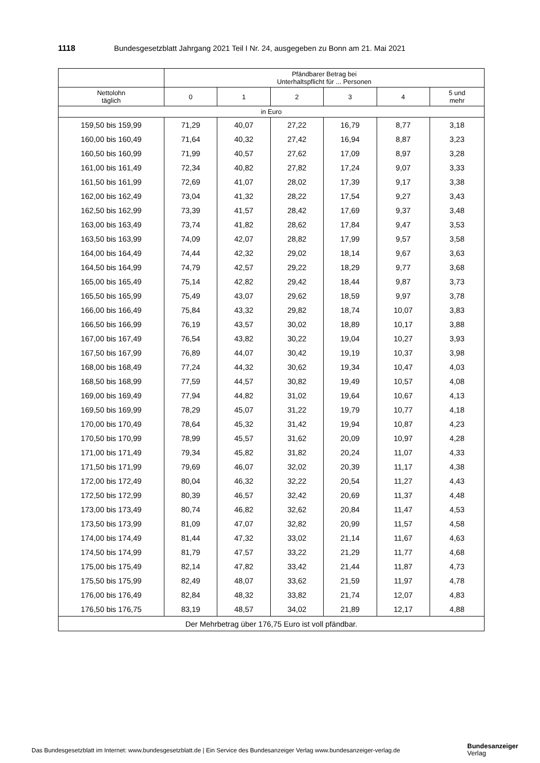1118 Bundesgesetzblatt Jahrgang 2021 Teil I Nr. 24, ausgegeben zu Bonn am 21. Mai 2021
| | Pfändbarer Betrag bei Unterhaltspflicht für ... Personen | | | | | |
| --- | --- | --- | --- | --- | --- | --- |
| Nettolohn täglich | 0 | 1 | 2 | 3 | 4 | 5 und mehr |
| in Euro | | | | | | |
| 159,50 bis 159,99 | 71,29 | 40,07 | 27,22 | 16,79 | 8,77 | 3,18 |
| 160,00 bis 160,49 | 71,64 | 40,32 | 27,42 | 16,94 | 8,87 | 3,23 |
| 160,50 bis 160,99 | 71,99 | 40,57 | 27,62 | 17,09 | 8,97 | 3,28 |
| 161,00 bis 161,49 | 72,34 | 40,82 | 27,82 | 17,24 | 9,07 | 3,33 |
| 161,50 bis 161,99 | 72,69 | 41,07 | 28,02 | 17,39 | 9,17 | 3,38 |
| 162,00 bis 162,49 | 73,04 | 41,32 | 28,22 | 17,54 | 9,27 | 3,43 |
| 162,50 bis 162,99 | 73,39 | 41,57 | 28,42 | 17,69 | 9,37 | 3,48 |
| 163,00 bis 163,49 | 73,74 | 41,82 | 28,62 | 17,84 | 9,47 | 3,53 |
| 163,50 bis 163,99 | 74,09 | 42,07 | 28,82 | 17,99 | 9,57 | 3,58 |
| 164,00 bis 164,49 | 74,44 | 42,32 | 29,02 | 18,14 | 9,67 | 3,63 |
| 164,50 bis 164,99 | 74,79 | 42,57 | 29,22 | 18,29 | 9,77 | 3,68 |
| 165,00 bis 165,49 | 75,14 | 42,82 | 29,42 | 18,44 | 9,87 | 3,73 |
| 165,50 bis 165,99 | 75,49 | 43,07 | 29,62 | 18,59 | 9,97 | 3,78 |
| 166,00 bis 166,49 | 75,84 | 43,32 | 29,82 | 18,74 | 10,07 | 3,83 |
| 166,50 bis 166,99 | 76,19 | 43,57 | 30,02 | 18,89 | 10,17 | 3,88 |
| 167,00 bis 167,49 | 76,54 | 43,82 | 30,22 | 19,04 | 10,27 | 3,93 |
| 167,50 bis 167,99 | 76,89 | 44,07 | 30,42 | 19,19 | 10,37 | 3,98 |
| 168,00 bis 168,49 | 77,24 | 44,32 | 30,62 | 19,34 | 10,47 | 4,03 |
| 168,50 bis 168,99 | 77,59 | 44,57 | 30,82 | 19,49 | 10,57 | 4,08 |
| 169,00 bis 169,49 | 77,94 | 44,82 | 31,02 | 19,64 | 10,67 | 4,13 |
| 169,50 bis 169,99 | 78,29 | 45,07 | 31,22 | 19,79 | 10,77 | 4,18 |
| 170,00 bis 170,49 | 78,64 | 45,32 | 31,42 | 19,94 | 10,87 | 4,23 |
| 170,50 bis 170,99 | 78,99 | 45,57 | 31,62 | 20,09 | 10,97 | 4,28 |
| 171,00 bis 171,49 | 79,34 | 45,82 | 31,82 | 20,24 | 11,07 | 4,33 |
| 171,50 bis 171,99 | 79,69 | 46,07 | 32,02 | 20,39 | 11,17 | 4,38 |
| 172,00 bis 172,49 | 80,04 | 46,32 | 32,22 | 20,54 | 11,27 | 4,43 |
| 172,50 bis 172,99 | 80,39 | 46,57 | 32,42 | 20,69 | 11,37 | 4,48 |
| 173,00 bis 173,49 | 80,74 | 46,82 | 32,62 | 20,84 | 11,47 | 4,53 |
| 173,50 bis 173,99 | 81,09 | 47,07 | 32,82 | 20,99 | 11,57 | 4,58 |
| 174,00 bis 174,49 | 81,44 | 47,32 | 33,02 | 21,14 | 11,67 | 4,63 |
| 174,50 bis 174,99 | 81,79 | 47,57 | 33,22 | 21,29 | 11,77 | 4,68 |
| 175,00 bis 175,49 | 82,14 | 47,82 | 33,42 | 21,44 | 11,87 | 4,73 |
| 175,50 bis 175,99 | 82,49 | 48,07 | 33,62 | 21,59 | 11,97 | 4,78 |
| 176,00 bis 176,49 | 82,84 | 48,32 | 33,82 | 21,74 | 12,07 | 4,83 |
| 176,50 bis 176,75 | 83,19 | 48,57 | 34,02 | 21,89 | 12,17 | 4,88 |
| Der Mehrbetrag über 176,75 Euro ist voll pfändbar. | | | | | | |
Das Bundesgesetzblatt im Internet: www.bundesgesetzblatt.de | Ein Service des Bundesanzeiger Verlag www.bundesanzeiger-verlag.de
Bundesanzeiger
Verlag